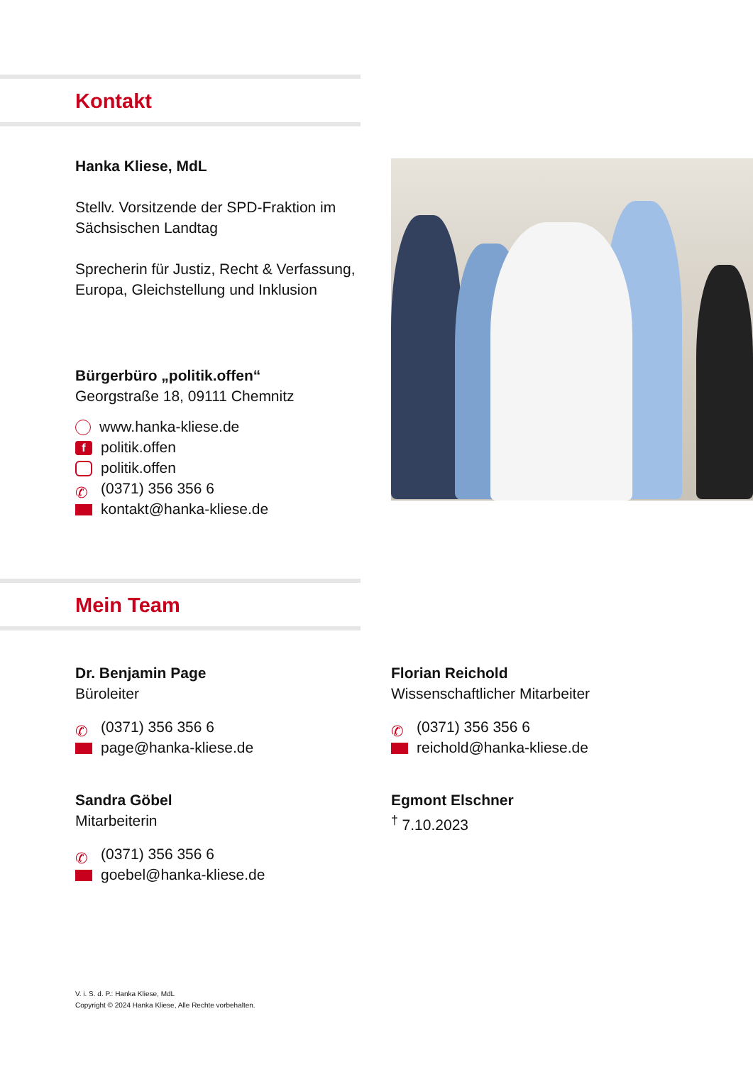Kontakt
Hanka Kliese, MdL
Stellv. Vorsitzende der SPD-Fraktion im Sächsischen Landtag
Sprecherin für Justiz, Recht & Verfassung, Europa, Gleichstellung und Inklusion
Bürgerbüro „politik.offen“
Georgstraße 18, 09111 Chemnitz
www.hanka-kliese.de
fpolitik.offen
politik.offen
✆ (0371) 356 356 6
kontakt@hanka-kliese.de
Mein Team
Dr. Benjamin Page
Büroleiter
✆ (0371) 356 356 6
page@hanka-kliese.de
Florian Reichold
Wissenschaftlicher Mitarbeiter
✆ (0371) 356 356 6
reichold@hanka-kliese.de
Sandra Göbel
Mitarbeiterin
✆ (0371) 356 356 6
goebel@hanka-kliese.de
Egmont Elschner
<sup>†</sup> 7.10.2023
V. i. S. d. P.: Hanka Kliese, MdL
Copyright © 2024 Hanka Kliese, Alle Rechte vorbehalten.